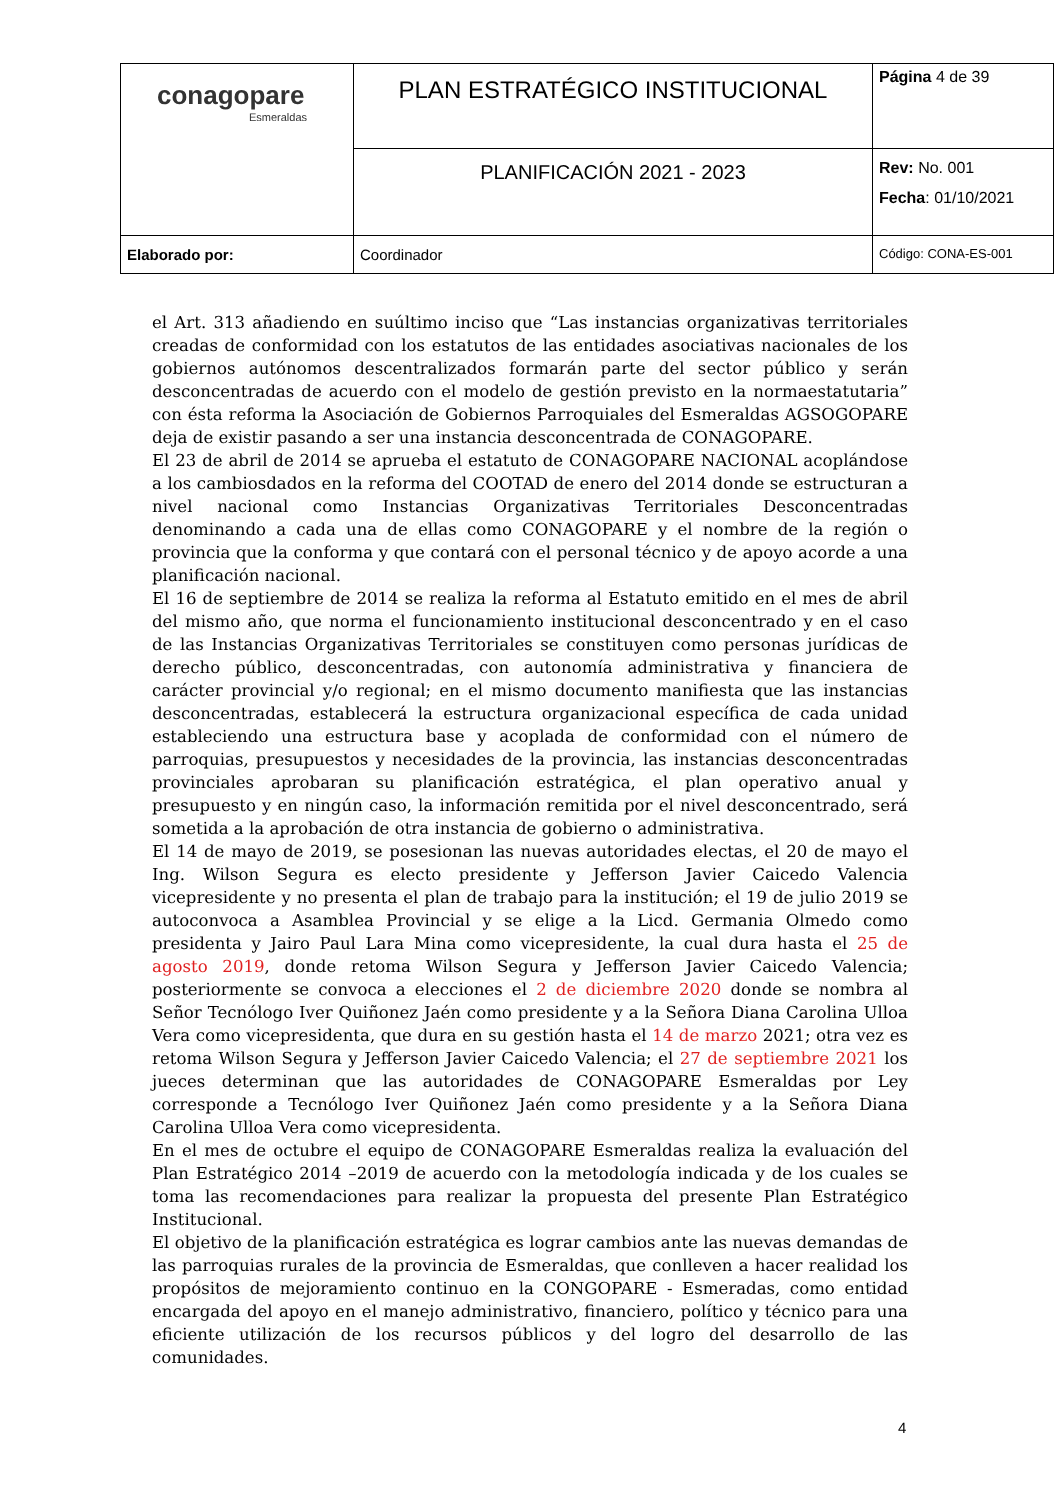| conagopare Esmeraldas | PLAN ESTRATÉGICO INSTITUCIONAL | Página 4 de 39 |
| | PLANIFICACIÓN 2021 - 2023 | Rev: No. 001 Fecha : 01/10/2021 |
| Elaborado por: | Coordinador | Código: CONA-ES-001 |
el Art. 313 añadiendo en suúltimo inciso que “Las instancias organizativas territoriales creadas de conformidad con los estatutos de las entidades asociativas nacionales de los gobiernos autónomos descentralizados formarán parte del sector público y serán desconcentradas de acuerdo con el modelo de gestión previsto en la normaestatutaria” con ésta reforma la Asociación de Gobiernos Parroquiales del Esmeraldas AGSOGOPARE deja de existir pasando a ser una instancia desconcentrada de CONAGOPARE.
El 23 de abril de 2014 se aprueba el estatuto de CONAGOPARE NACIONAL acoplándose a los cambiosdados en la reforma del COOTAD de enero del 2014 donde se estructuran a nivel nacional como Instancias Organizativas Territoriales Desconcentradas denominando a cada una de ellas como CONAGOPARE y el nombre de la región o provincia que la conforma y que contará con el personal técnico y de apoyo acorde a una planificación nacional.
El 16 de septiembre de 2014 se realiza la reforma al Estatuto emitido en el mes de abril del mismo año, que norma el funcionamiento institucional desconcentrado y en el caso de las Instancias Organizativas Territoriales se constituyen como personas jurídicas de derecho público, desconcentradas, con autonomía administrativa y financiera de carácter provincial y/o regional; en el mismo documento manifiesta que las instancias desconcentradas, establecerá la estructura organizacional específica de cada unidad estableciendo una estructura base y acoplada de conformidad con el número de parroquias, presupuestos y necesidades de la provincia, las instancias desconcentradas provinciales aprobaran su planificación estratégica, el plan operativo anual y presupuesto y en ningún caso, la información remitida por el nivel desconcentrado, será sometida a la aprobación de otra instancia de gobierno o administrativa.
El 14 de mayo de 2019, se posesionan las nuevas autoridades electas, el 20 de mayo el Ing. Wilson Segura es electo presidente y Jefferson Javier Caicedo Valencia vicepresidente y no presenta el plan de trabajo para la institución; el 19 de julio 2019 se autoconvoca a Asamblea Provincial y se elige a la Licd. Germania Olmedo como presidenta y Jairo Paul Lara Mina como vicepresidente, la cual dura hasta el 25 de agosto 2019, donde retoma Wilson Segura y Jefferson Javier Caicedo Valencia; posteriormente se convoca a elecciones el 2 de diciembre 2020 donde se nombra al Señor Tecnólogo Iver Quiñonez Jaén como presidente y a la Señora Diana Carolina Ulloa Vera como vicepresidenta, que dura en su gestión hasta el 14 de marzo 2021; otra vez es retoma Wilson Segura y Jefferson Javier Caicedo Valencia; el 27 de septiembre 2021 los jueces determinan que las autoridades de CONAGOPARE Esmeraldas por Ley corresponde a Tecnólogo Iver Quiñonez Jaén como presidente y a la Señora Diana Carolina Ulloa Vera como vicepresidenta.
En el mes de octubre el equipo de CONAGOPARE Esmeraldas realiza la evaluación del Plan Estratégico 2014 –2019 de acuerdo con la metodología indicada y de los cuales se toma las recomendaciones para realizar la propuesta del presente Plan Estratégico Institucional.
El objetivo de la planificación estratégica es lograr cambios ante las nuevas demandas de las parroquias rurales de la provincia de Esmeraldas, que conlleven a hacer realidad los propósitos de mejoramiento continuo en la CONGOPARE - Esmeradas, como entidad encargada del apoyo en el manejo administrativo, financiero, político y técnico para una eficiente utilización de los recursos públicos y del logro del desarrollo de las comunidades.
4